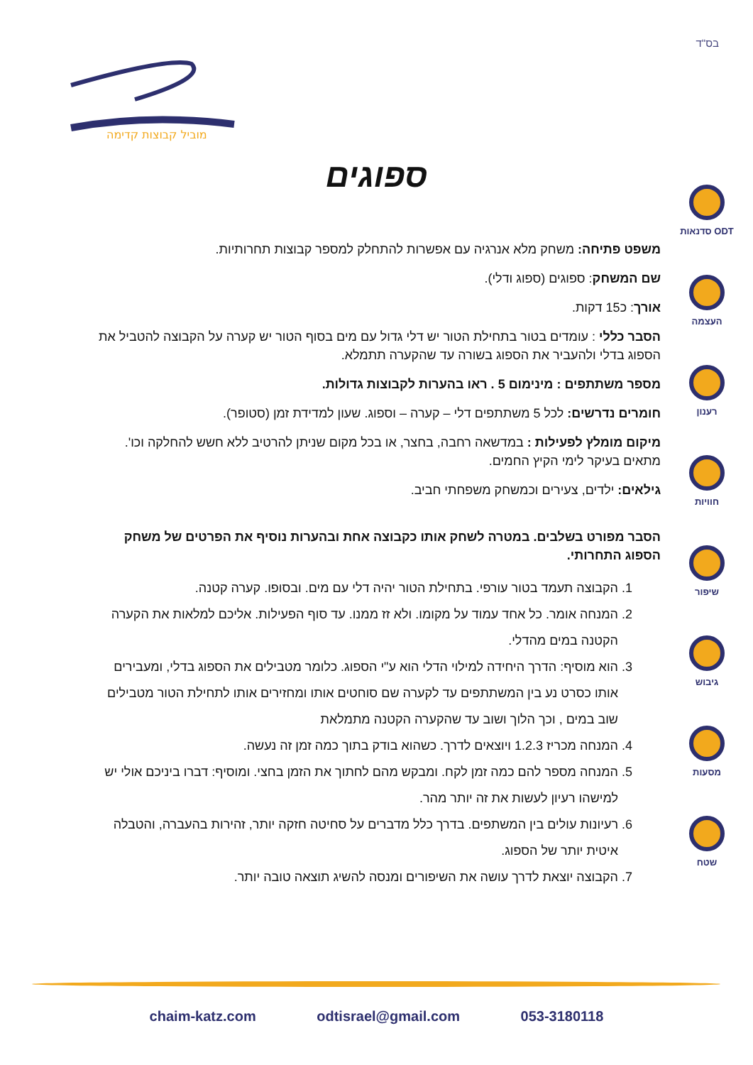בס"ד
מוביל קבוצות קדימה
ספוגים
סדנאות ODT
העצמה
רענון
חוויות
שיפור
גיבוש
מסעות
שטח
משפט פתיחה: משחק מלא אנרגיה עם אפשרות להתחלק למספר קבוצות תחרותיות.
שם המשחק: ספוגים (ספוג ודלי).
אורך: כ15 דקות.
הסבר כללי : עומדים בטור בתחילת הטור יש דלי גדול עם מים בסוף הטור יש קערה על הקבוצה להטביל את הספוג בדלי ולהעביר את הספוג בשורה עד שהקערה תתמלא.
מספר משתתפים : מינימום 5 . ראו בהערות לקבוצות גדולות.
חומרים נדרשים: לכל 5 משתתפים דלי – קערה – וספוג. שעון למדידת זמן (סטופר).
מיקום מומלץ לפעילות : במדשאה רחבה, בחצר, או בכל מקום שניתן להרטיב ללא חשש להחלקה וכו'. מתאים בעיקר לימי הקיץ החמים.
גילאים: ילדים, צעירים וכמשחק משפחתי חביב.
הסבר מפורט בשלבים. במטרה לשחק אותו כקבוצה אחת ובהערות נוסיף את הפרטים של משחק הספוג התחרותי.
1. הקבוצה תעמד בטור עורפי. בתחילת הטור יהיה דלי עם מים. ובסופו. קערה קטנה.
2. המנחה אומר. כל אחד עמוד על מקומו. ולא זז ממנו. עד סוף הפעילות. אליכם למלאות את הקערה הקטנה במים מהדלי.
3. הוא מוסיף: הדרך היחידה למילוי הדלי הוא ע"י הספוג. כלומר מטבילים את הספוג בדלי, ומעבירים אותו כסרט נע בין המשתתפים עד לקערה שם סוחטים אותו ומחזירים אותו לתחילת הטור מטבילים שוב במים , וכך הלוך ושוב עד שהקערה הקטנה מתמלאת
4. המנחה מכריז 1.2.3 ויוצאים לדרך. כשהוא בודק בתוך כמה זמן זה נעשה.
5. המנחה מספר להם כמה זמן לקח. ומבקש מהם לחתוך את הזמן בחצי. ומוסיף: דברו ביניכם אולי יש למישהו רעיון לעשות את זה יותר מהר.
6. רעיונות עולים בין המשתפים. בדרך כלל מדברים על סחיטה חזקה יותר, זהירות בהעברה, והטבלה איטית יותר של הספוג.
7. הקבוצה יוצאת לדרך עושה את השיפורים ומנסה להשיג תוצאה טובה יותר.
chaim-katz.com odtisrael@gmail.com 053-3180118